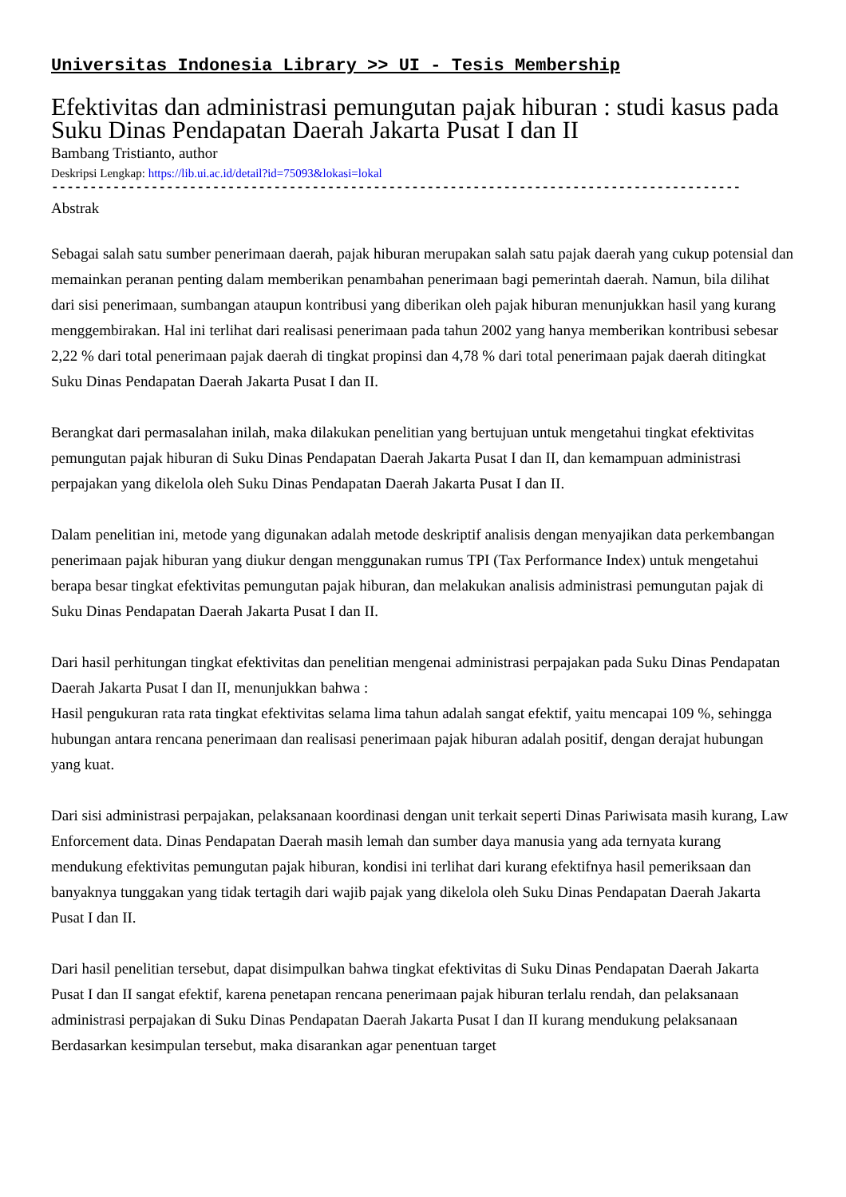Universitas Indonesia Library >> UI - Tesis Membership
Efektivitas dan administrasi pemungutan pajak hiburan : studi kasus pada Suku Dinas Pendapatan Daerah Jakarta Pusat I dan II
Bambang Tristianto, author
Deskripsi Lengkap: https://lib.ui.ac.id/detail?id=75093&lokasi=lokal
------------------------------------------------------------------------------------------
Abstrak
Sebagai salah satu sumber penerimaan daerah, pajak hiburan merupakan salah satu pajak daerah yang cukup potensial dan memainkan peranan penting dalam memberikan penambahan penerimaan bagi pemerintah daerah. Namun, bila dilihat dari sisi penerimaan, sumbangan ataupun kontribusi yang diberikan oleh pajak hiburan menunjukkan hasil yang kurang menggembirakan. Hal ini terlihat dari realisasi penerimaan pada tahun 2002 yang hanya memberikan kontribusi sebesar 2,22 % dari total penerimaan pajak daerah di tingkat propinsi dan 4,78 % dari total penerimaan pajak daerah ditingkat Suku Dinas Pendapatan Daerah Jakarta Pusat I dan II.
Berangkat dari permasalahan inilah, maka dilakukan penelitian yang bertujuan untuk mengetahui tingkat efektivitas pemungutan pajak hiburan di Suku Dinas Pendapatan Daerah Jakarta Pusat I dan II, dan kemampuan administrasi perpajakan yang dikelola oleh Suku Dinas Pendapatan Daerah Jakarta Pusat I dan II.
Dalam penelitian ini, metode yang digunakan adalah metode deskriptif analisis dengan menyajikan data perkembangan penerimaan pajak hiburan yang diukur dengan menggunakan rumus TPI (Tax Performance Index) untuk mengetahui berapa besar tingkat efektivitas pemungutan pajak hiburan, dan melakukan analisis administrasi pemungutan pajak di Suku Dinas Pendapatan Daerah Jakarta Pusat I dan II.
Dari hasil perhitungan tingkat efektivitas dan penelitian mengenai administrasi perpajakan pada Suku Dinas Pendapatan Daerah Jakarta Pusat I dan II, menunjukkan bahwa :
Hasil pengukuran rata rata tingkat efektivitas selama lima tahun adalah sangat efektif, yaitu mencapai 109 %, sehingga hubungan antara rencana penerimaan dan realisasi penerimaan pajak hiburan adalah positif, dengan derajat hubungan yang kuat.
Dari sisi administrasi perpajakan, pelaksanaan koordinasi dengan unit terkait seperti Dinas Pariwisata masih kurang, Law Enforcement data. Dinas Pendapatan Daerah masih lemah dan sumber daya manusia yang ada ternyata kurang mendukung efektivitas pemungutan pajak hiburan, kondisi ini terlihat dari kurang efektifnya hasil pemeriksaan dan banyaknya tunggakan yang tidak tertagih dari wajib pajak yang dikelola oleh Suku Dinas Pendapatan Daerah Jakarta Pusat I dan II.
Dari hasil penelitian tersebut, dapat disimpulkan bahwa tingkat efektivitas di Suku Dinas Pendapatan Daerah Jakarta Pusat I dan II sangat efektif, karena penetapan rencana penerimaan pajak hiburan terlalu rendah, dan pelaksanaan administrasi perpajakan di Suku Dinas Pendapatan Daerah Jakarta Pusat I dan II kurang mendukung pelaksanaan Berdasarkan kesimpulan tersebut, maka disarankan agar penentuan target